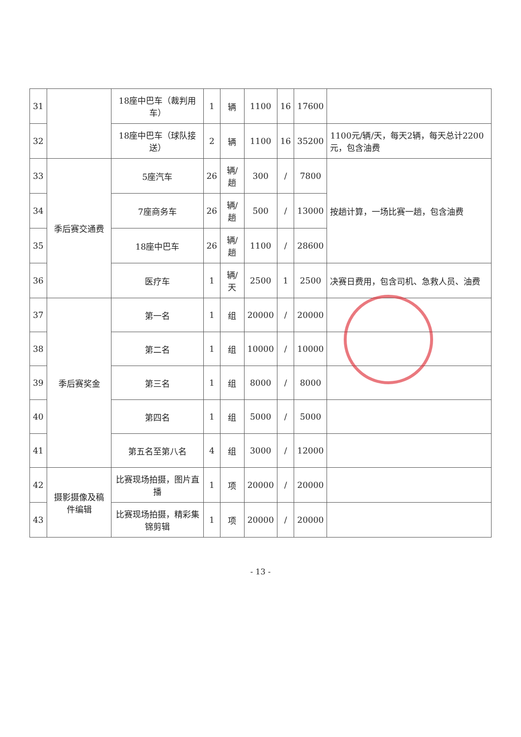| 31 | | 18座中巴车（裁判用车） | 1 | 辆 | 1100 | 16 | 17600 | |
| 32 | | 18座中巴车（球队接送） | 2 | 辆 | 1100 | 16 | 35200 | 1100元/辆/天，每天2辆，每天总计2200元，包含油费 |
| 33 | 季后赛交通费 | 5座汽车 | 26 | 辆/趟 | 300 | / | 7800 | 按趟计算，一场比赛一趟，包含油费 |
| 34 | | 7座商务车 | 26 | 辆/趟 | 500 | / | 13000 | |
| 35 | | 18座中巴车 | 26 | 辆/趟 | 1100 | / | 28600 | |
| 36 | | 医疗车 | 1 | 辆/天 | 2500 | 1 | 2500 | 决赛日费用，包含司机、急救人员、油费 |
| 37 | 季后赛奖金 | 第一名 | 1 | 组 | 20000 | / | 20000 | |
| 38 | | 第二名 | 1 | 组 | 10000 | / | 10000 | |
| 39 | | 第三名 | 1 | 组 | 8000 | / | 8000 | |
| 40 | | 第四名 | 1 | 组 | 5000 | / | 5000 | |
| 41 | | 第五名至第八名 | 4 | 组 | 3000 | / | 12000 | |
| 42 | 摄影摄像及稿件编辑 | 比赛现场拍摄，图片直播 | 1 | 项 | 20000 | / | 20000 | |
| 43 | | 比赛现场拍摄，精彩集锦剪辑 | 1 | 项 | 20000 | / | 20000 | |
- 13 -